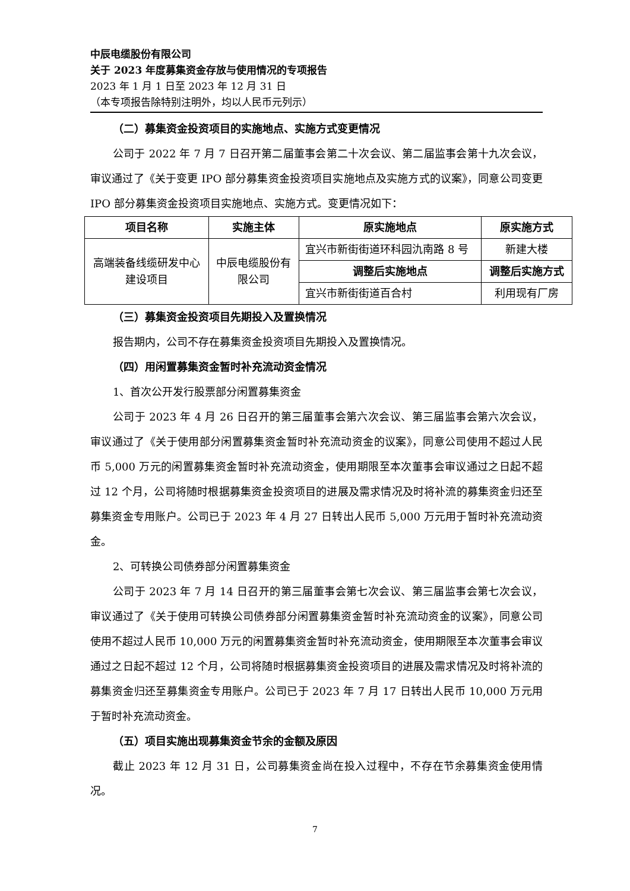中辰电缆股份有限公司
关于 2023 年度募集资金存放与使用情况的专项报告
2023 年 1 月 1 日至 2023 年 12 月 31 日
（本专项报告除特别注明外，均以人民币元列示）
（二）募集资金投资项目的实施地点、实施方式变更情况
公司于 2022 年 7 月 7 日召开第二届董事会第二十次会议、第二届监事会第十九次会议，审议通过了《关于变更 IPO 部分募集资金投资项目实施地点及实施方式的议案》，同意公司变更 IPO 部分募集资金投资项目实施地点、实施方式。变更情况如下：
| 项目名称 | 实施主体 | 原实施地点 | 原实施方式 |
| --- | --- | --- | --- |
| 高端装备线缆研发中心 建设项目 | 中辰电缆股份有 限公司 | 宜兴市新街街道环科园氿南路 8 号 | 新建大楼 |
| | | 调整后实施地点 | 调整后实施方式 |
| | | 宜兴市新街街道百合村 | 利用现有厂房 |
（三）募集资金投资项目先期投入及置换情况
报告期内，公司不存在募集资金投资项目先期投入及置换情况。
（四）用闲置募集资金暂时补充流动资金情况
1、首次公开发行股票部分闲置募集资金
公司于 2023 年 4 月 26 日召开的第三届董事会第六次会议、第三届监事会第六次会议，审议通过了《关于使用部分闲置募集资金暂时补充流动资金的议案》，同意公司使用不超过人民币 5,000 万元的闲置募集资金暂时补充流动资金，使用期限至本次董事会审议通过之日起不超过 12 个月，公司将随时根据募集资金投资项目的进展及需求情况及时将补流的募集资金归还至募集资金专用账户。公司已于 2023 年 4 月 27 日转出人民币 5,000 万元用于暂时补充流动资金。
2、可转换公司债券部分闲置募集资金
公司于 2023 年 7 月 14 日召开的第三届董事会第七次会议、第三届监事会第七次会议，审议通过了《关于使用可转换公司债券部分闲置募集资金暂时补充流动资金的议案》，同意公司使用不超过人民币 10,000 万元的闲置募集资金暂时补充流动资金，使用期限至本次董事会审议通过之日起不超过 12 个月，公司将随时根据募集资金投资项目的进展及需求情况及时将补流的募集资金归还至募集资金专用账户。公司已于 2023 年 7 月 17 日转出人民币 10,000 万元用于暂时补充流动资金。
（五）项目实施出现募集资金节余的金额及原因
截止 2023 年 12 月 31 日，公司募集资金尚在投入过程中，不存在节余募集资金使用情况。
7